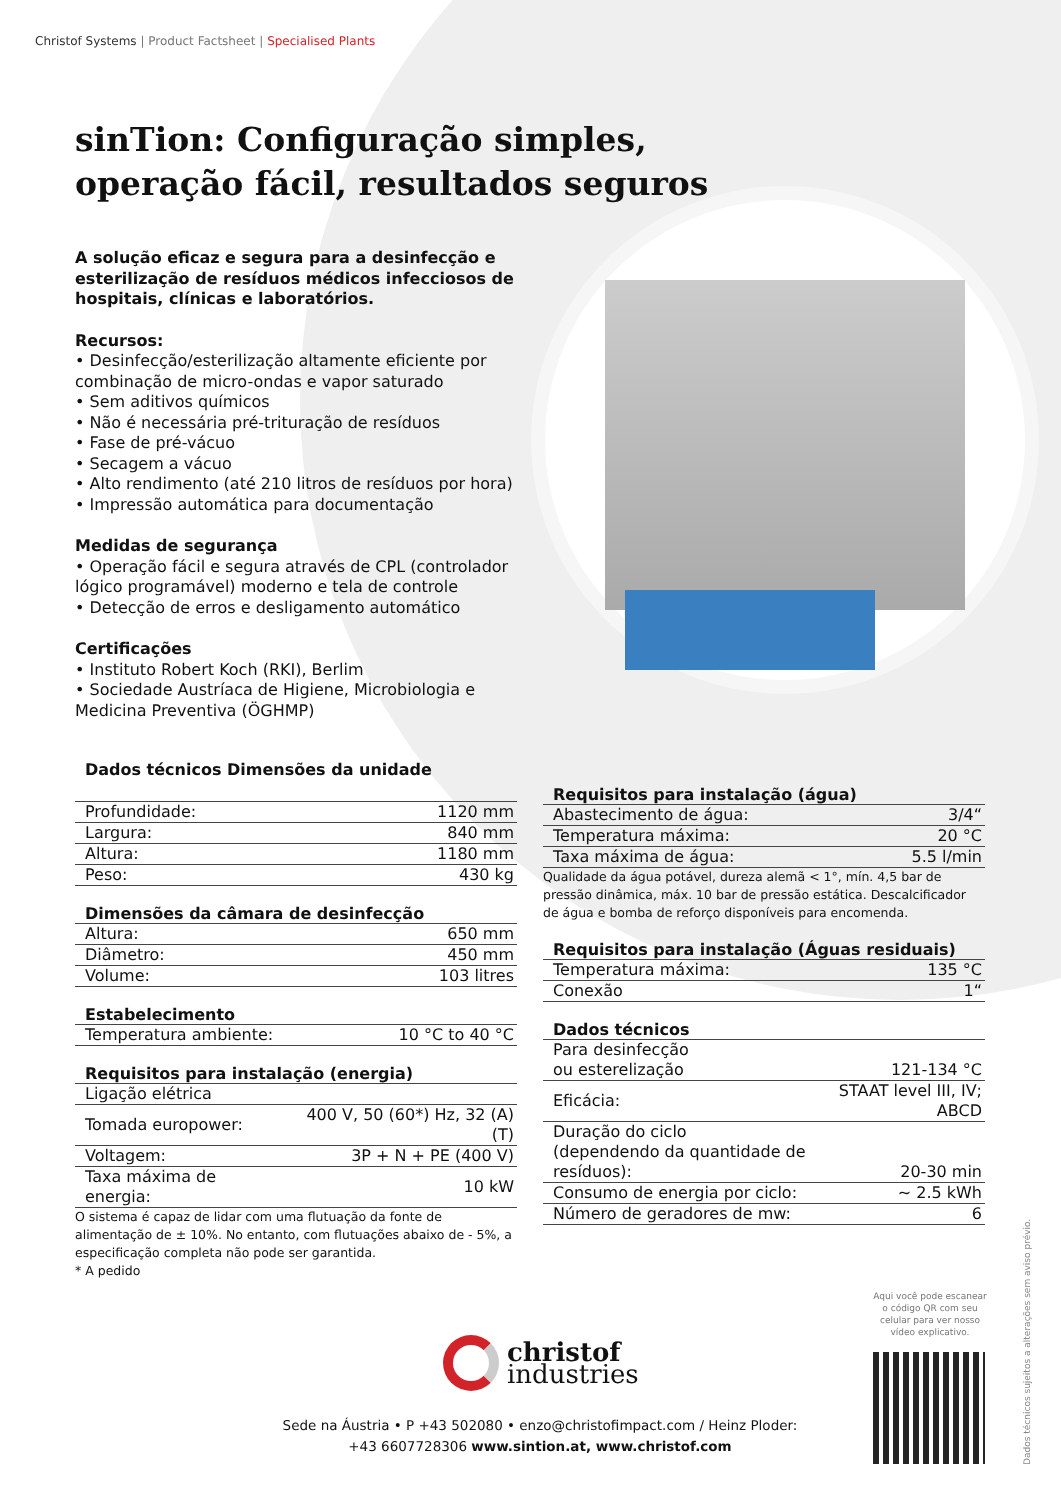Christof Systems | Product Factsheet | Specialised Plants
sinTion: Configuração simples,
operação fácil, resultados seguros
A solução eficaz e segura para a desinfecção e esterilização de resíduos médicos infecciosos de hospitais, clínicas e laboratórios.
Recursos:
• Desinfecção/esterilização altamente eficiente por combinação de micro-ondas e vapor saturado
• Sem aditivos químicos
• Não é necessária pré-trituração de resíduos
• Fase de pré-vácuo
• Secagem a vácuo
• Alto rendimento (até 210 litros de resíduos por hora)
• Impressão automática para documentação
Medidas de segurança
• Operação fácil e segura através de CPL (controlador lógico programável) moderno e tela de controle
• Detecção de erros e desligamento automático
Certificações
• Instituto Robert Koch (RKI), Berlim
• Sociedade Austríaca de Higiene, Microbiologia e Medicina Preventiva (ÖGHMP)
| Dados técnicos Dimensões da unidade | |
| --- | --- |
| Profundidade: | 1120 mm |
| Largura: | 840 mm |
| Altura: | 1180 mm |
| Peso: | 430 kg |
| Dimensões da câmara de desinfecção | |
| --- | --- |
| Altura: | 650 mm |
| Diâmetro: | 450 mm |
| Volume: | 103 litres |
| Estabelecimento | |
| --- | --- |
| Temperatura ambiente: | 10 °C to 40 °C |
| Requisitos para instalação (energia) | |
| --- | --- |
| Ligação elétrica | |
| Tomada europower: | 400 V, 50 (60*) Hz, 32 (A) (T) |
| Voltagem: | 3P + N + PE (400 V) |
| Taxa máxima de energia: | 10 kW |
O sistema é capaz de lidar com uma flutuação da fonte de alimentação de ± 10%. No entanto, com flutuações abaixo de - 5%, a especificação completa não pode ser garantida.
* A pedido
| Requisitos para instalação (água) | |
| --- | --- |
| Abastecimento de água: | 3/4“ |
| Temperatura máxima: | 20 °C |
| Taxa máxima de água: | 5.5 l/min |
Qualidade da água potável, dureza alemã < 1°, mín. 4,5 bar de pressão dinâmica, máx. 10 bar de pressão estática. Descalcificador de água e bomba de reforço disponíveis para encomenda.
| Requisitos para instalação (Águas residuais) | |
| --- | --- |
| Temperatura máxima: | 135 °C |
| Conexão | 1“ |
| Dados técnicos | |
| --- | --- |
| Para desinfecção ou esterelização | 121-134 °C |
| Eficácia: | STAAT level III, IV; ABCD |
| Duração do ciclo (dependendo da quantidade de resíduos): | 20-30 min |
| Consumo de energia por ciclo: | ~ 2.5 kWh |
| Número de geradores de mw: | 6 |
christof
industries
Sede na Áustria • P +43 502080 • enzo@christofimpact.com / Heinz Ploder: +43 6607728306 www.sintion.at, www.christof.com
Aqui você pode escanear o código QR com seu celular para ver nosso vídeo explicativo.
Dados técnicos sujeitos a alterações sem aviso prévio.